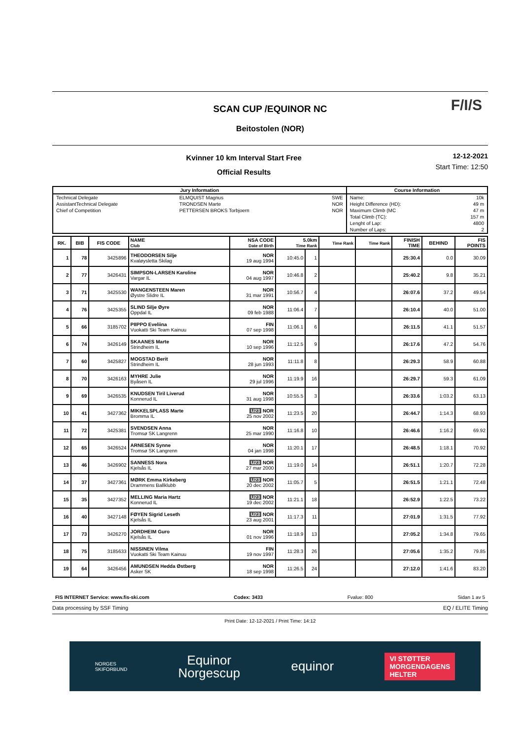F/I/S
SCAN CUP /EQUINOR NC
Beitostolen (NOR)
Kvinner 10 km Interval Start Free
Official Results
12-12-2021
Start Time: 12:50
| Jury Information | | | Course Information | |
| --- | --- | --- | --- | --- |
| Technical Delegate | ELMQUIST Magnus | SWE | Name: | 10k |
| AssistantTechnical Delegate | TRONDSEN Marte | NOR | Height Difference (HD): | 49 m |
| Chief of Competition | PETTERSEN BROKS Torbjoern | NOR | Maximum Climb (MC | 47 m |
| | | | Total Climb (TC): | 157 m |
| | | | Lenght of Lap: | 4800 |
| | | | Number of Laps: | 2 |
| RK. | BIB | FIS CODE | NAME Club | NSA CODE Date of Birth | 5.0km Time Rank | | Time Rank | Time Rank | FINISH TIME | BEHIND | FIS POINTS |
| --- | --- | --- | --- | --- | --- | --- | --- | --- | --- | --- | --- |
| 1 | 78 | 3425896 | THEODORSEN Silje Kvaløysletta Skilag | NOR 19 aug 1994 | 10:45.0 | 1 | | | 25:30.4 | 0.0 | 30.09 |
| 2 | 77 | 3426431 | SIMPSON-LARSEN Karoline Vargar IL | NOR 04 aug 1997 | 10:46.8 | 2 | | | 25:40.2 | 9.8 | 35.21 |
| 3 | 71 | 3425530 | WANGENSTEEN Maren Øystre Slidre IL | NOR 31 mar 1991 | 10:56.7 | 4 | | | 26:07.6 | 37.2 | 49.54 |
| 4 | 76 | 3425355 | SLIND Silje Øyre Oppdal IL | NOR 09 feb 1988 | 11:06.4 | 7 | | | 26:10.4 | 40.0 | 51.00 |
| 5 | 66 | 3185702 | PIIPPO Eveliina Vuokatti Ski Team Kainuu | FIN 07 sep 1998 | 11:06.1 | 6 | | | 26:11.5 | 41.1 | 51.57 |
| 6 | 74 | 3426149 | SKAANES Marte Strindheim IL | NOR 10 sep 1996 | 11:12.5 | 9 | | | 26:17.6 | 47.2 | 54.76 |
| 7 | 60 | 3425827 | MOGSTAD Berit Strindheim IL | NOR 28 jun 1993 | 11:11.8 | 8 | | | 26:29.3 | 58.9 | 60.88 |
| 8 | 70 | 3426163 | MYHRE Julie Byåsen IL | NOR 29 jul 1996 | 11:19.9 | 16 | | | 26:29.7 | 59.3 | 61.09 |
| 9 | 69 | 3426535 | KNUDSEN Tiril Liverud Konnerud IL | NOR 31 aug 1998 | 10:55.5 | 3 | | | 26:33.6 | 1:03.2 | 63.13 |
| 10 | 41 | 3427362 | MIKKELSPLASS Marte Bromma IL | U23 NOR 25 nov 2002 | 11:23.5 | 20 | | | 26:44.7 | 1:14.3 | 68.93 |
| 11 | 72 | 3425381 | SVENDSEN Anna Tromsø SK Langrenn | NOR 25 mar 1990 | 11:16.8 | 10 | | | 26:46.6 | 1:16.2 | 69.92 |
| 12 | 65 | 3426524 | ARNESEN Synne Tromsø SK Langrenn | NOR 04 jan 1998 | 11:20.1 | 17 | | | 26:48.5 | 1:18.1 | 70.92 |
| 13 | 46 | 3426902 | SANNESS Nora Kjelsås IL | U23 NOR 27 mar 2000 | 11:19.0 | 14 | | | 26:51.1 | 1:20.7 | 72.28 |
| 14 | 37 | 3427361 | MØRK Emma Kirkeberg Drammens Ballklubb | U23 NOR 20 dec 2002 | 11:05.7 | 5 | | | 26:51.5 | 1:21.1 | 72.48 |
| 15 | 35 | 3427352 | MELLING Maria Hartz Konnerud IL | U23 NOR 19 dec 2002 | 11:21.1 | 18 | | | 26:52.9 | 1:22.5 | 73.22 |
| 16 | 40 | 3427148 | FØYEN Sigrid Leseth Kjelsås IL | U23 NOR 23 aug 2001 | 11:17.3 | 11 | | | 27:01.9 | 1:31.5 | 77.92 |
| 17 | 73 | 3426270 | JORDHEIM Guro Kjelsås IL | NOR 01 nov 1996 | 11:18.9 | 13 | | | 27:05.2 | 1:34.8 | 79.65 |
| 18 | 75 | 3185633 | NISSINEN Vilma Vuokatti Ski Team Kainuu | FIN 19 nov 1997 | 11:28.3 | 26 | | | 27:05.6 | 1:35.2 | 79.85 |
| 19 | 64 | 3426456 | AMUNDSEN Hedda Østberg Asker SK | NOR 18 sep 1998 | 11:26.5 | 24 | | | 27:12.0 | 1:41.6 | 83.20 |
FIS INTERNET Service: www.fis-ski.com Codex: 3433 Fvalue: 800 Sidan 1 av 5
Data processing by SSF Timing EQ / ELITE Timing
Print Date: 12-12-2021 / Print Time: 14:12
NORGES
SKIFORBUND
Equinor
Norgescup
equinor
VI STØTTER
MORGENDAGENS
HELTER